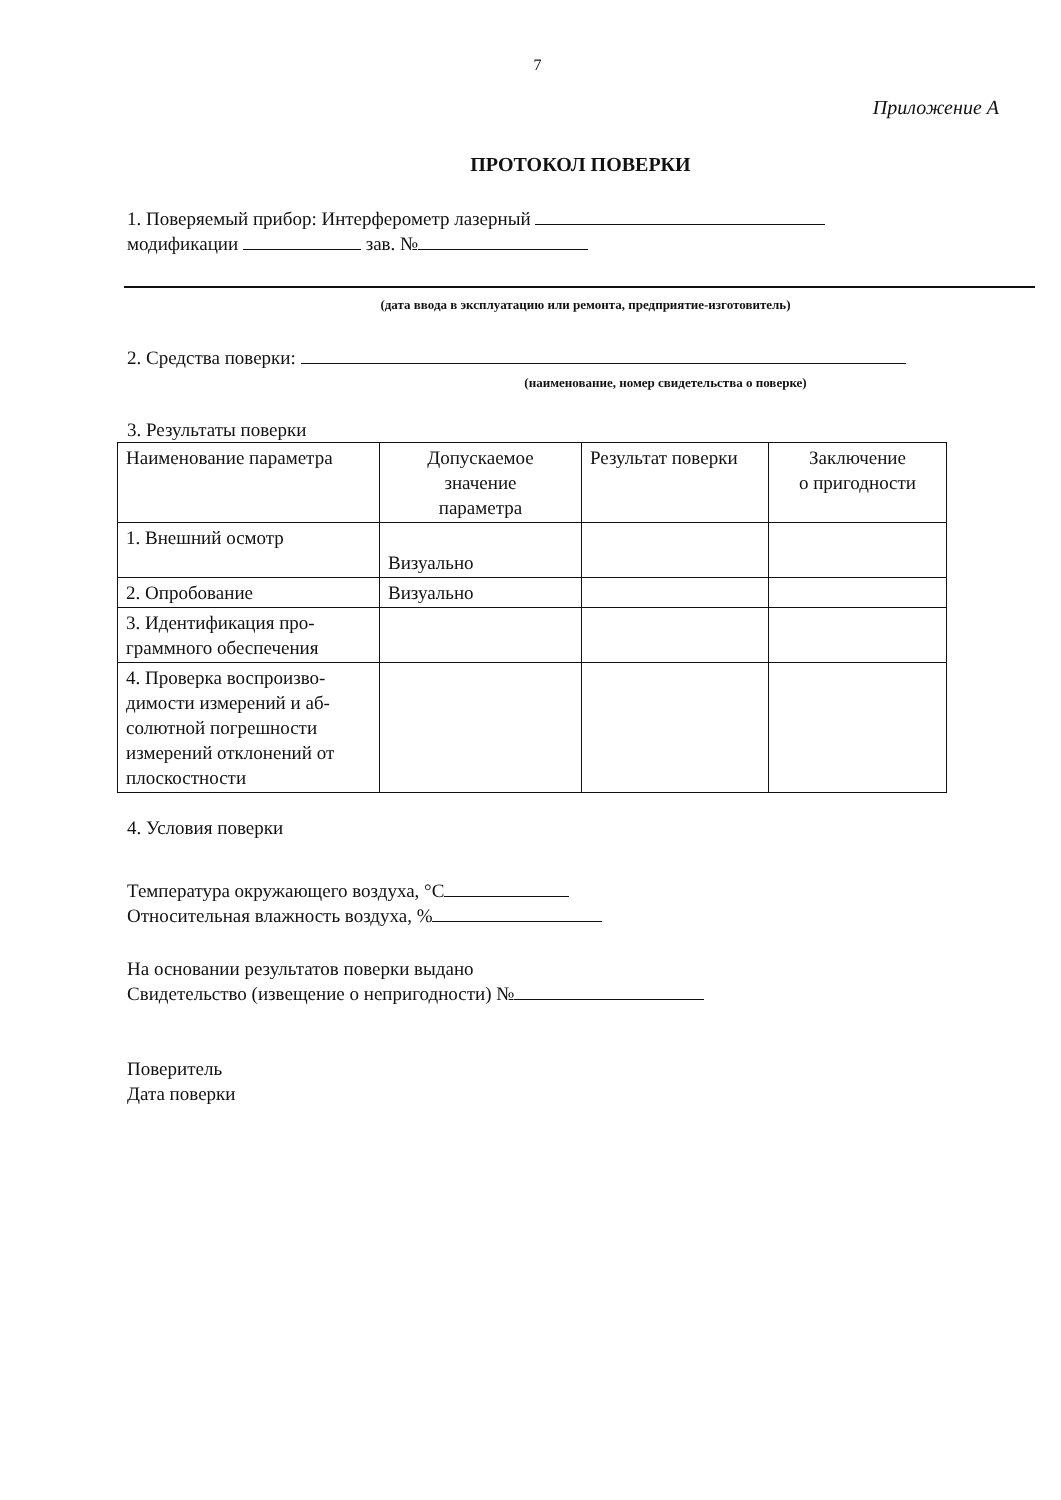7
Приложение А
ПРОТОКОЛ ПОВЕРКИ
1. Поверяемый прибор: Интерферометр лазерный
модификации зав. №
(дата ввода в эксплуатацию или ремонта, предприятие-изготовитель)
2. Средства поверки:
(наименование, номер свидетельства о поверке)
3. Результаты поверки
| Наименование параметра | Допускаемое значение параметра | Результат поверки | Заключение о пригодности |
| 1. Внешний осмотр | Визуально | | |
| 2. Опробование | Визуально | | |
| 3. Идентификация про- граммного обеспечения | | | |
| 4. Проверка воспроизво- димости измерений и аб- солютной погрешности измерений отклонений от плоскостности | | | |
4. Условия поверки
Температура окружающего воздуха, °С
Относительная влажность воздуха, %
На основании результатов поверки выдано
Свидетельство (извещение о непригодности) №
Поверитель
Дата поверки